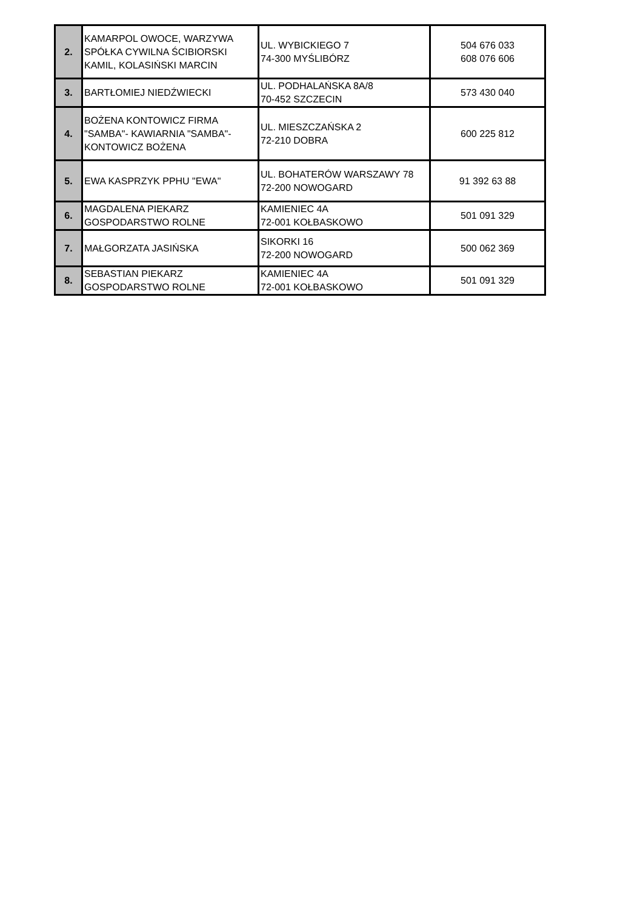| 2. | KAMARPOL OWOCE, WARZYWA SPÓŁKA CYWILNA ŚCIBIORSKI KAMIL, KOLASIŃSKI MARCIN | UL. WYBICKIEGO 7 74-300 MYŚLIBÓRZ | 504 676 033 608 076 606 |
| 3. | BARTŁOMIEJ NIEDŹWIECKI | UL. PODHALAŃSKA 8A/8 70-452 SZCZECIN | 573 430 040 |
| 4. | BOŻENA KONTOWICZ FIRMA "SAMBA"- KAWIARNIA "SAMBA"- KONTOWICZ BOŻENA | UL. MIESZCZAŃSKA 2 72-210 DOBRA | 600 225 812 |
| 5. | EWA KASPRZYK PPHU "EWA" | UL. BOHATERÓW WARSZAWY 78 72-200 NOWOGARD | 91 392 63 88 |
| 6. | MAGDALENA PIEKARZ GOSPODARSTWO ROLNE | KAMIENIEC 4A 72-001 KOŁBASKOWO | 501 091 329 |
| 7. | MAŁGORZATA JASIŃSKA | SIKORKI 16 72-200 NOWOGARD | 500 062 369 |
| 8. | SEBASTIAN PIEKARZ GOSPODARSTWO ROLNE | KAMIENIEC 4A 72-001 KOŁBASKOWO | 501 091 329 |